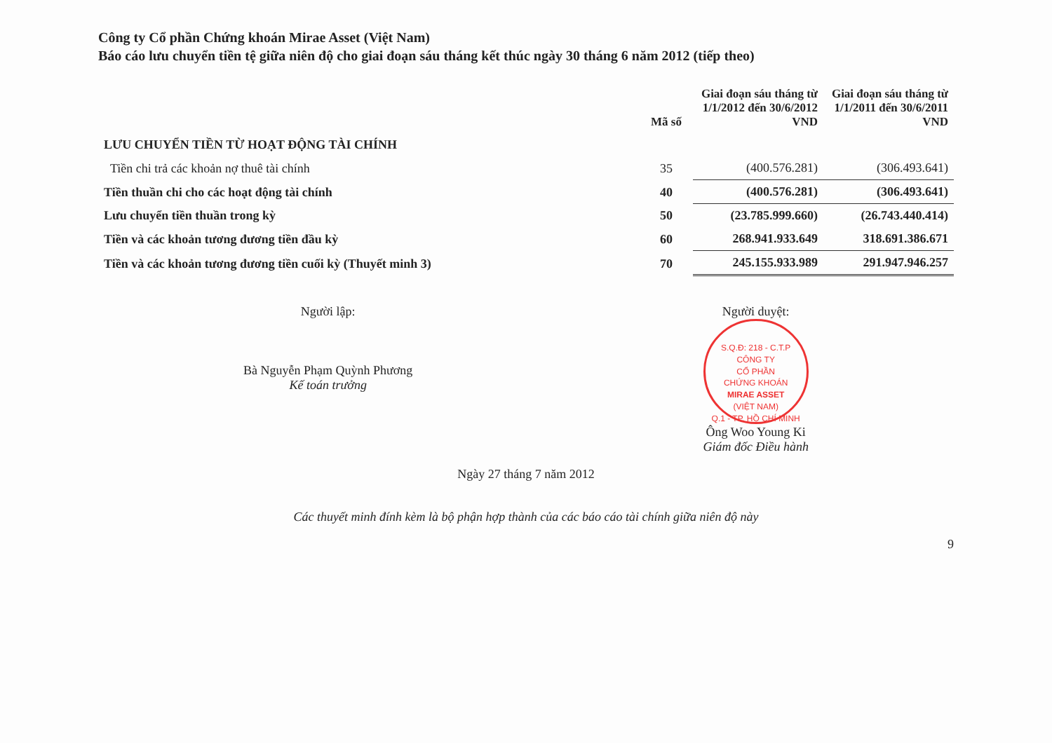Công ty Cổ phần Chứng khoán Mirae Asset (Việt Nam)
Báo cáo lưu chuyển tiền tệ giữa niên độ cho giai đoạn sáu tháng kết thúc ngày 30 tháng 6 năm 2012 (tiếp theo)
| | Mã số | Giai đoạn sáu tháng từ 1/1/2012 đến 30/6/2012 VND | Giai đoạn sáu tháng từ 1/1/2011 đến 30/6/2011 VND |
| --- | --- | --- | --- |
| LƯU CHUYỂN TIỀN TỪ HOẠT ĐỘNG TÀI CHÍNH | | | |
| Tiền chi trả các khoản nợ thuê tài chính | 35 | (400.576.281) | (306.493.641) |
| Tiền thuần chi cho các hoạt động tài chính | 40 | (400.576.281) | (306.493.641) |
| Lưu chuyển tiền thuần trong kỳ | 50 | (23.785.999.660) | (26.743.440.414) |
| Tiền và các khoản tương đương tiền đầu kỳ | 60 | 268.941.933.649 | 318.691.386.671 |
| Tiền và các khoản tương đương tiền cuối kỳ (Thuyết minh 3) | 70 | 245.155.933.989 | 291.947.946.257 |
Người lập:
Bà Nguyễn Phạm Quỳnh Phương
Kế toán trưởng
Người duyệt:
S.Q.Đ: 218 - C.T.P
CÔNG TY
CỔ PHẦN
CHỨNG KHOÁN
MIRAE ASSET
(VIỆT NAM)
Q.1 - TP. HỒ CHÍ MINH
Ông Woo Young Ki
Giám đốc Điều hành
Ngày 27 tháng 7 năm 2012
Các thuyết minh đính kèm là bộ phận hợp thành của các báo cáo tài chính giữa niên độ này
9